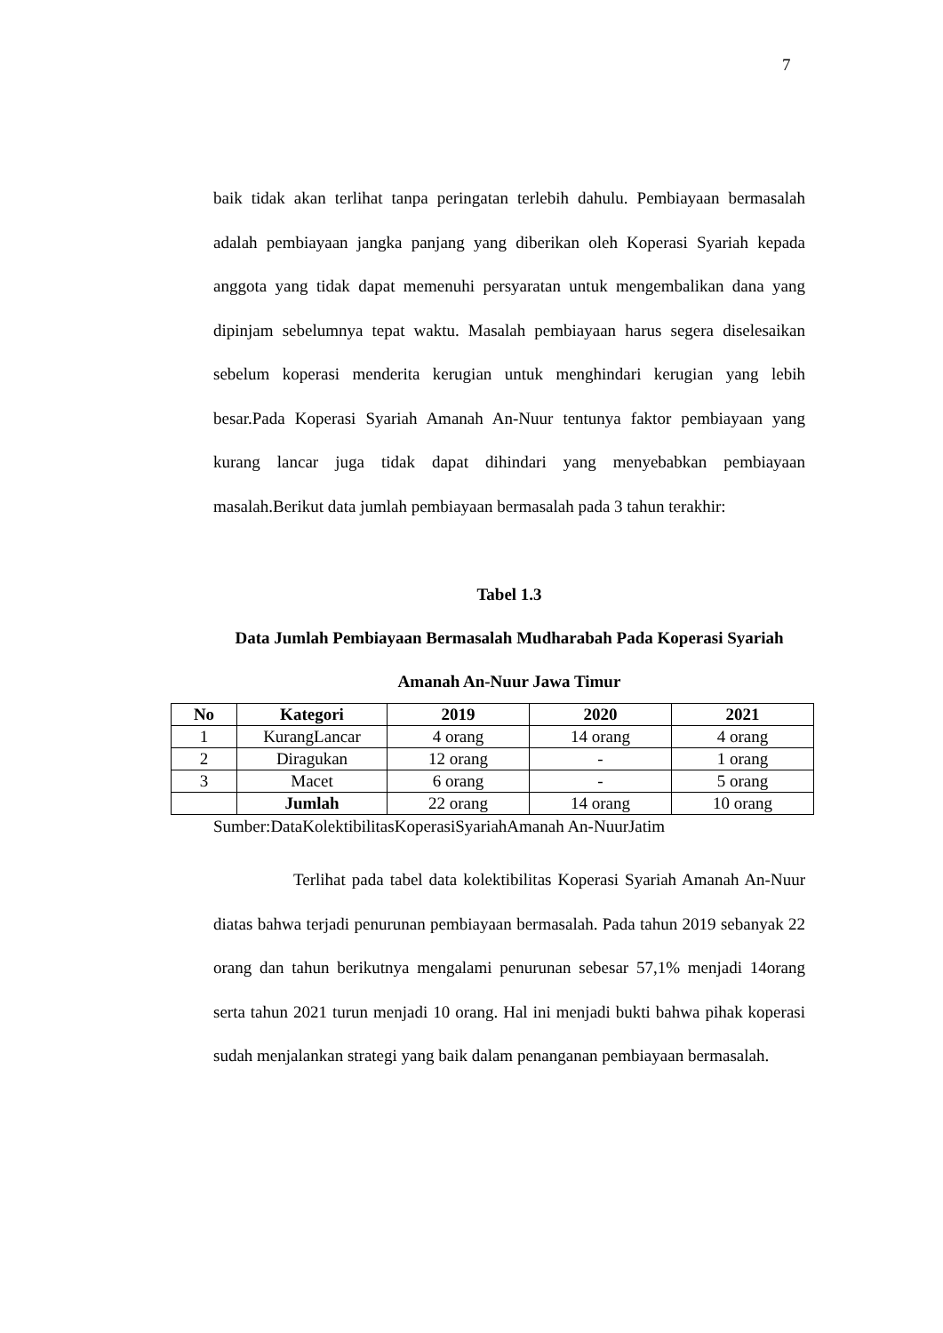7
baik tidak akan terlihat tanpa peringatan terlebih dahulu. Pembiayaan bermasalah adalah pembiayaan jangka panjang yang diberikan oleh Koperasi Syariah kepada anggota yang tidak dapat memenuhi persyaratan untuk mengembalikan dana yang dipinjam sebelumnya tepat waktu. Masalah pembiayaan harus segera diselesaikan sebelum koperasi menderita kerugian untuk menghindari kerugian yang lebih besar.Pada Koperasi Syariah Amanah An-Nuur tentunya faktor pembiayaan yang kurang lancar juga tidak dapat dihindari yang menyebabkan pembiayaan masalah.Berikut data jumlah pembiayaan bermasalah pada 3 tahun terakhir:
Tabel 1.3
Data Jumlah Pembiayaan Bermasalah Mudharabah Pada Koperasi Syariah
Amanah An-Nuur Jawa Timur
| No | Kategori | 2019 | 2020 | 2021 |
| --- | --- | --- | --- | --- |
| 1 | KurangLancar | 4 orang | 14 orang | 4 orang |
| 2 | Diragukan | 12 orang | - | 1 orang |
| 3 | Macet | 6 orang | - | 5 orang |
| | Jumlah | 22 orang | 14 orang | 10 orang |
Sumber:DataKolektibilitasKoperasiSyariahAmanah An-NuurJatim
Terlihat pada tabel data kolektibilitas Koperasi Syariah Amanah An-Nuur diatas bahwa terjadi penurunan pembiayaan bermasalah. Pada tahun 2019 sebanyak 22 orang dan tahun berikutnya mengalami penurunan sebesar 57,1% menjadi 14orang serta tahun 2021 turun menjadi 10 orang. Hal ini menjadi bukti bahwa pihak koperasi sudah menjalankan strategi yang baik dalam penanganan pembiayaan bermasalah.